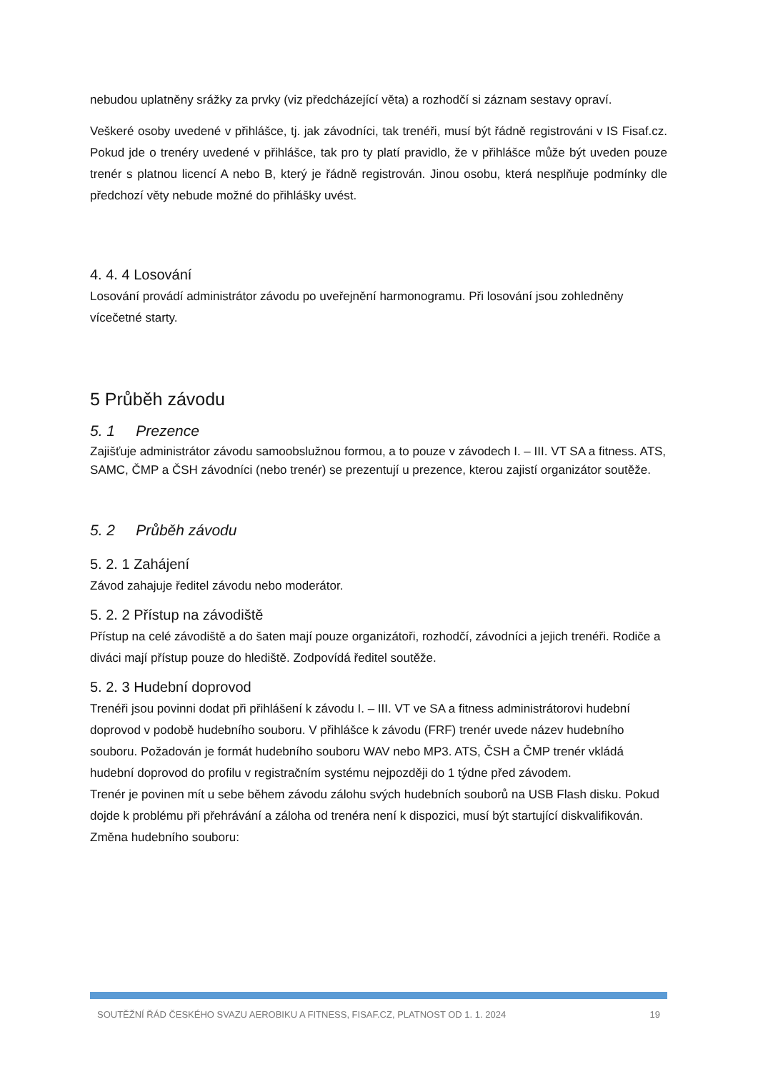nebudou uplatněny srážky za prvky (viz předcházející věta) a rozhodčí si záznam sestavy opraví.
Veškeré osoby uvedené v přihlášce, tj. jak závodníci, tak trenéři, musí být řádně registrováni v IS Fisaf.cz. Pokud jde o trenéry uvedené v přihlášce, tak pro ty platí pravidlo, že v přihlášce může být uveden pouze trenér s platnou licencí A nebo B, který je řádně registrován. Jinou osobu, která nesplňuje podmínky dle předchozí věty nebude možné do přihlášky uvést.
4. 4. 4 Losování
Losování provádí administrátor závodu po uveřejnění harmonogramu. Při losování jsou zohledněny vícečetné starty.
5 Průběh závodu
5. 1 Prezence
Zajišťuje administrátor závodu samoobslužnou formou, a to pouze v závodech I. – III. VT SA a fitness. ATS, SAMC, ČMP a ČSH závodníci (nebo trenér) se prezentují u prezence, kterou zajistí organizátor soutěže.
5. 2 Průběh závodu
5. 2. 1 Zahájení
Závod zahajuje ředitel závodu nebo moderátor.
5. 2. 2 Přístup na závodiště
Přístup na celé závodiště a do šaten mají pouze organizátoři, rozhodčí, závodníci a jejich trenéři. Rodiče a diváci mají přístup pouze do hlediště. Zodpovídá ředitel soutěže.
5. 2. 3 Hudební doprovod
Trenéři jsou povinni dodat při přihlášení k závodu I. – III. VT ve SA a fitness administrátorovi hudební doprovod v podobě hudebního souboru. V přihlášce k závodu (FRF) trenér uvede název hudebního souboru. Požadován je formát hudebního souboru WAV nebo MP3. ATS, ČSH a ČMP trenér vkládá hudební doprovod do profilu v registračním systému nejpozději do 1 týdne před závodem.
Trenér je povinen mít u sebe během závodu zálohu svých hudebních souborů na USB Flash disku. Pokud dojde k problému při přehrávání a záloha od trenéra není k dispozici, musí být startující diskvalifikován.
Změna hudebního souboru:
SOUTĚŽNÍ ŘÁD ČESKÉHO SVAZU AEROBIKU A FITNESS, FISAF.CZ, PLATNOST OD 1. 1. 2024 19